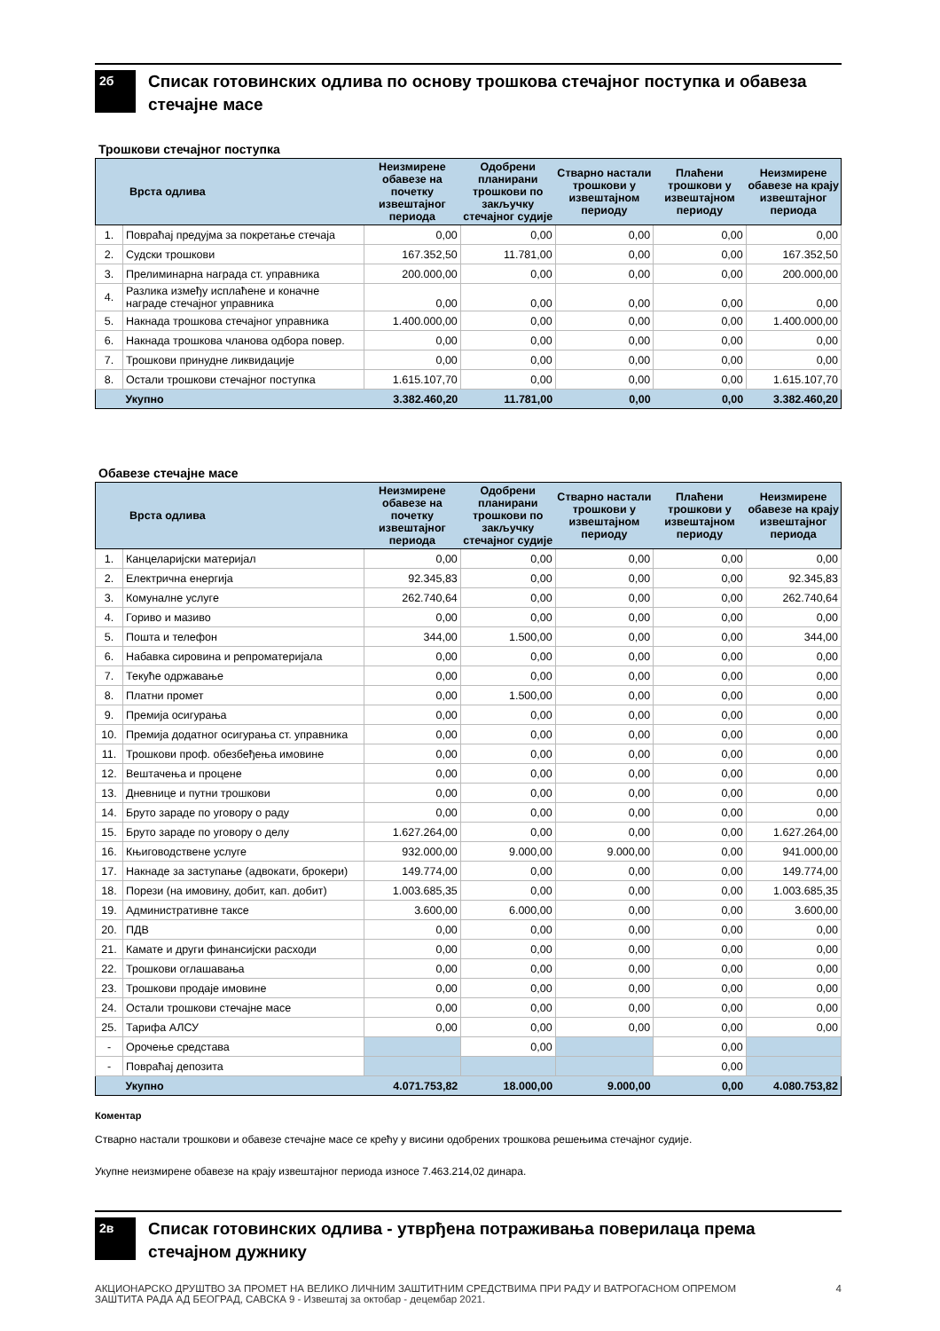2б
Списак готовинских одлива по основу трошкова стечајног поступка и обавеза стечајне масе
Трошкови стечајног поступка
| Врста одлива | | Неизмирене обавезе на почетку извештајног периода | Одобрени планирани трошкови по закључку стечајног судије | Стварно настали трошкови у извештајном периоду | Плаћени трошкови у извештајном периоду | Неизмирене обавезе на крају извештајног периода |
| --- | --- | --- | --- | --- | --- | --- |
| 1. | Повраћај предујма за покретање стечаја | 0,00 | 0,00 | 0,00 | 0,00 | 0,00 |
| 2. | Судски трошкови | 167.352,50 | 11.781,00 | 0,00 | 0,00 | 167.352,50 |
| 3. | Прелиминарна награда ст. управника | 200.000,00 | 0,00 | 0,00 | 0,00 | 200.000,00 |
| 4. | Разлика између исплаћене и коначне награде стечајног управника | 0,00 | 0,00 | 0,00 | 0,00 | 0,00 |
| 5. | Накнада трошкова стечајног управника | 1.400.000,00 | 0,00 | 0,00 | 0,00 | 1.400.000,00 |
| 6. | Накнада трошкова чланова одбора повер. | 0,00 | 0,00 | 0,00 | 0,00 | 0,00 |
| 7. | Трошкови принудне ликвидације | 0,00 | 0,00 | 0,00 | 0,00 | 0,00 |
| 8. | Остали трошкови стечајног поступка | 1.615.107,70 | 0,00 | 0,00 | 0,00 | 1.615.107,70 |
| | Укупно | 3.382.460,20 | 11.781,00 | 0,00 | 0,00 | 3.382.460,20 |
Обавезе стечајне масе
| Врста одлива | | Неизмирене обавезе на почетку извештајног периода | Одобрени планирани трошкови по закључку стечајног судије | Стварно настали трошкови у извештајном периоду | Плаћени трошкови у извештајном периоду | Неизмирене обавезе на крају извештајног периода |
| --- | --- | --- | --- | --- | --- | --- |
| 1. | Канцеларијски материјал | 0,00 | 0,00 | 0,00 | 0,00 | 0,00 |
| 2. | Електрична енергија | 92.345,83 | 0,00 | 0,00 | 0,00 | 92.345,83 |
| 3. | Комуналне услуге | 262.740,64 | 0,00 | 0,00 | 0,00 | 262.740,64 |
| 4. | Гориво и мазиво | 0,00 | 0,00 | 0,00 | 0,00 | 0,00 |
| 5. | Пошта и телефон | 344,00 | 1.500,00 | 0,00 | 0,00 | 344,00 |
| 6. | Набавка сировина и репроматеријала | 0,00 | 0,00 | 0,00 | 0,00 | 0,00 |
| 7. | Текуће одржавање | 0,00 | 0,00 | 0,00 | 0,00 | 0,00 |
| 8. | Платни промет | 0,00 | 1.500,00 | 0,00 | 0,00 | 0,00 |
| 9. | Премија осигурања | 0,00 | 0,00 | 0,00 | 0,00 | 0,00 |
| 10. | Премија додатног осигурања ст. управника | 0,00 | 0,00 | 0,00 | 0,00 | 0,00 |
| 11. | Трошкови проф. обезбеђења имовине | 0,00 | 0,00 | 0,00 | 0,00 | 0,00 |
| 12. | Вештачења и процене | 0,00 | 0,00 | 0,00 | 0,00 | 0,00 |
| 13. | Дневнице и путни трошкови | 0,00 | 0,00 | 0,00 | 0,00 | 0,00 |
| 14. | Бруто зараде по уговору о раду | 0,00 | 0,00 | 0,00 | 0,00 | 0,00 |
| 15. | Бруто зараде по уговору о делу | 1.627.264,00 | 0,00 | 0,00 | 0,00 | 1.627.264,00 |
| 16. | Књиговодствене услуге | 932.000,00 | 9.000,00 | 9.000,00 | 0,00 | 941.000,00 |
| 17. | Накнаде за заступање (адвокати, брокери) | 149.774,00 | 0,00 | 0,00 | 0,00 | 149.774,00 |
| 18. | Порези (на имовину, добит, кап. добит) | 1.003.685,35 | 0,00 | 0,00 | 0,00 | 1.003.685,35 |
| 19. | Административне таксе | 3.600,00 | 6.000,00 | 0,00 | 0,00 | 3.600,00 |
| 20. | ПДВ | 0,00 | 0,00 | 0,00 | 0,00 | 0,00 |
| 21. | Камате и други финансијски расходи | 0,00 | 0,00 | 0,00 | 0,00 | 0,00 |
| 22. | Трошкови оглашавања | 0,00 | 0,00 | 0,00 | 0,00 | 0,00 |
| 23. | Трошкови продаје имовине | 0,00 | 0,00 | 0,00 | 0,00 | 0,00 |
| 24. | Остали трошкови стечајне масе | 0,00 | 0,00 | 0,00 | 0,00 | 0,00 |
| 25. | Тарифа АЛСУ | 0,00 | 0,00 | 0,00 | 0,00 | 0,00 |
| - | Орочење средстава | | 0,00 | | 0,00 | |
| - | Повраћај депозита | | | | 0,00 | |
| | Укупно | 4.071.753,82 | 18.000,00 | 9.000,00 | 0,00 | 4.080.753,82 |
Коментар
Стварно настали трошкови и обавезе стечајне масе се крећу у висини одобрених трошкова решењима стечајног судије.
Укупне неизмирене обавезе на крају извештајног периода износе 7.463.214,02 динара.
2в
Списак готовинских одлива - утврђена потраживања поверилаца према стечајном дужнику
АКЦИОНАРСКО ДРУШТВО ЗА ПРОМЕТ НА ВЕЛИКО ЛИЧНИМ ЗАШТИТНИМ СРЕДСТВИМА ПРИ РАДУ И ВАТРОГАСНОМ ОПРЕМОМ
ЗАШТИТА РАДА АД БЕОГРАД, САВСКА 9 - Извештај за октобар - децембар 2021. 4